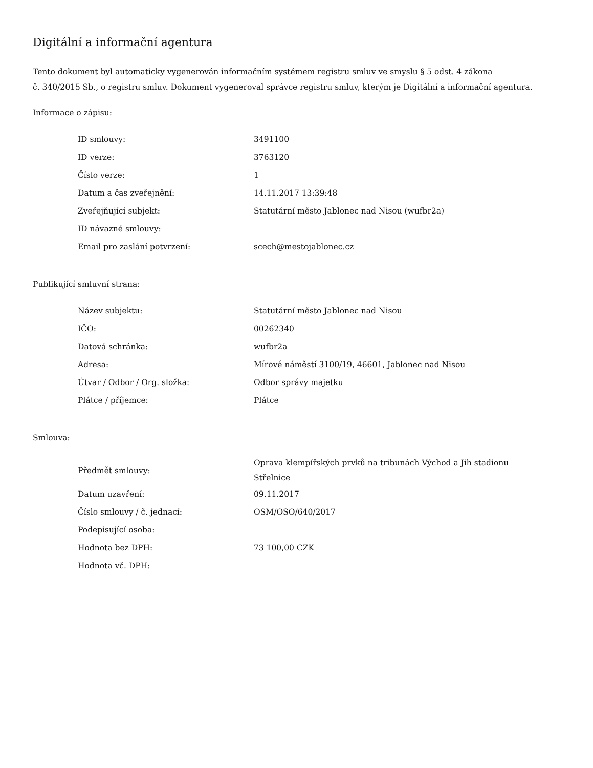Digitální a informační agentura
Tento dokument byl automaticky vygenerován informačním systémem registru smluv ve smyslu § 5 odst. 4 zákona
č. 340/2015 Sb., o registru smluv. Dokument vygeneroval správce registru smluv, kterým je Digitální a informační agentura.
Informace o zápisu:
| ID smlouvy: | 3491100 |
| ID verze: | 3763120 |
| Číslo verze: | 1 |
| Datum a čas zveřejnění: | 14.11.2017 13:39:48 |
| Zveřejňující subjekt: | Statutární město Jablonec nad Nisou (wufbr2a) |
| ID návazné smlouvy: | |
| Email pro zaslání potvrzení: | scech@mestojablonec.cz |
Publikující smluvní strana:
| Název subjektu: | Statutární město Jablonec nad Nisou |
| IČO: | 00262340 |
| Datová schránka: | wufbr2a |
| Adresa: | Mírové náměstí 3100/19, 46601, Jablonec nad Nisou |
| Útvar / Odbor / Org. složka: | Odbor správy majetku |
| Plátce / příjemce: | Plátce |
Smlouva:
| Předmět smlouvy: | Oprava klempířských prvků na tribunách Východ a Jih stadionu Střelnice |
| Datum uzavření: | 09.11.2017 |
| Číslo smlouvy / č. jednací: | OSM/OSO/640/2017 |
| Podepisující osoba: | |
| Hodnota bez DPH: | 73 100,00 CZK |
| Hodnota vč. DPH: | |